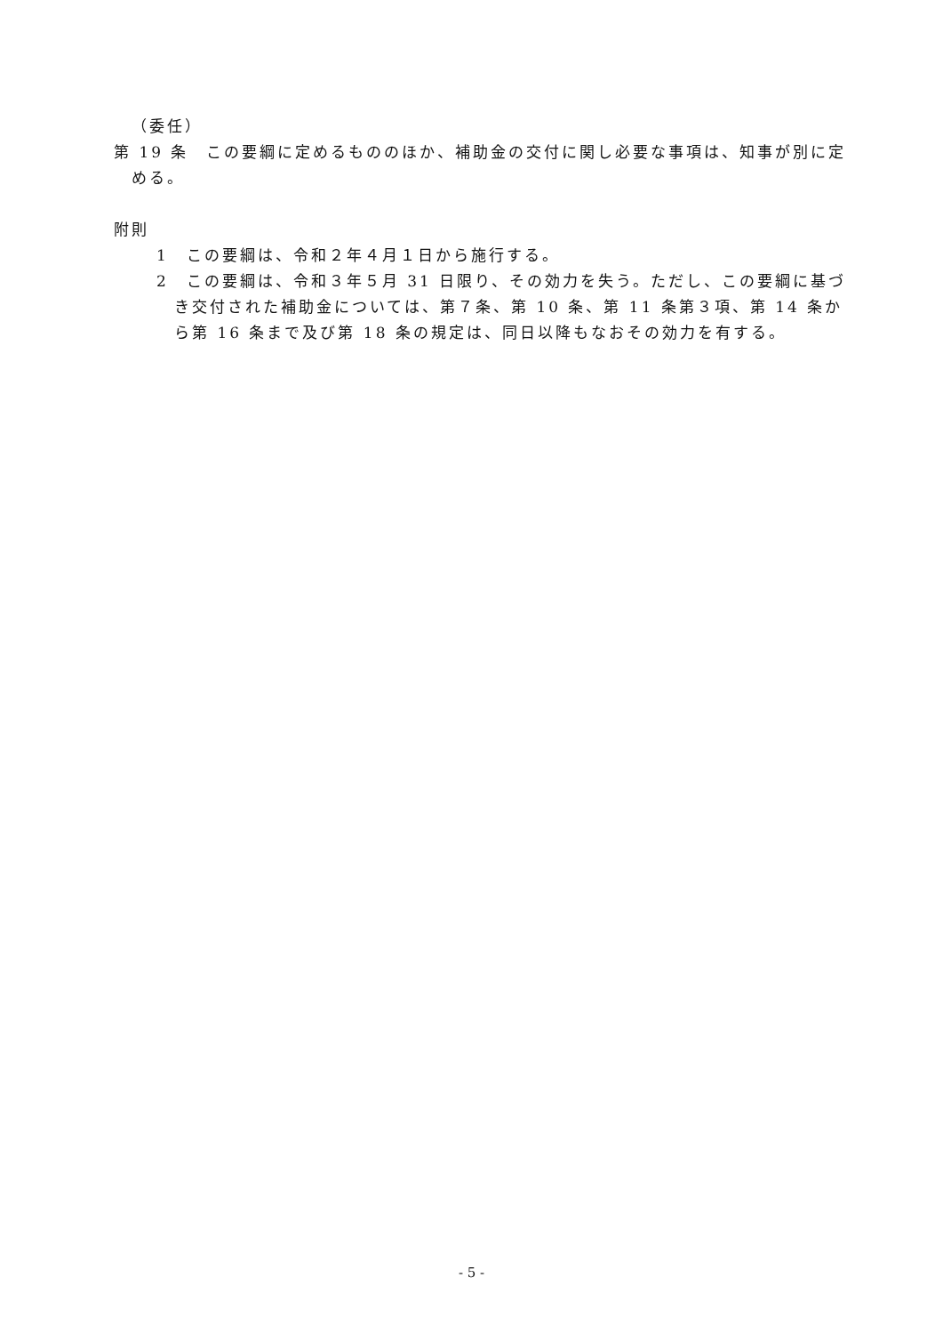（委任）
第 19 条　この要綱に定めるもののほか、補助金の交付に関し必要な事項は、知事が別に定める。
附則
1　この要綱は、令和２年４月１日から施行する。
2　この要綱は、令和３年５月 31 日限り、その効力を失う。ただし、この要綱に基づき交付された補助金については、第７条、第 10 条、第 11 条第３項、第 14 条から第 16 条まで及び第 18 条の規定は、同日以降もなおその効力を有する。
- 5 -